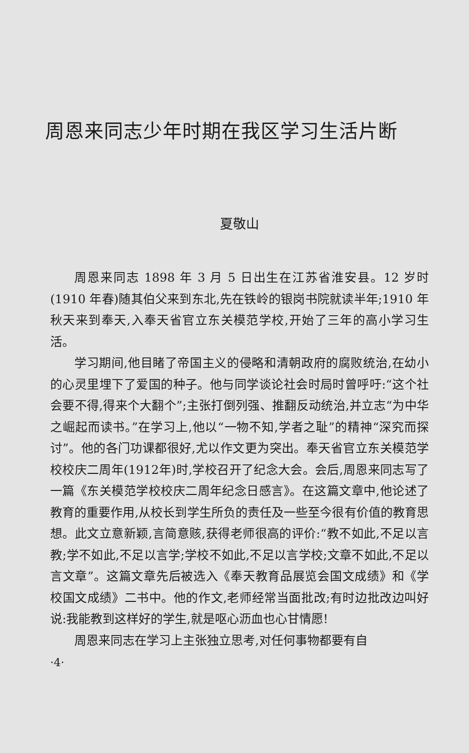周恩来同志少年时期在我区学习生活片断
夏敬山
周恩来同志 1898 年 3 月 5 日出生在江苏省淮安县。12 岁时(1910 年春)随其伯父来到东北,先在铁岭的银岗书院就读半年;1910 年秋天来到奉天,入奉天省官立东关模范学校,开始了三年的高小学习生活。
学习期间,他目睹了帝国主义的侵略和清朝政府的腐败统治,在幼小的心灵里埋下了爱国的种子。他与同学谈论社会时局时曾呼吁:“这个社会要不得,得来个大翻个”;主张打倒列强、推翻反动统治,并立志“为中华之崛起而读书。”在学习上,他以“一物不知,学者之耻”的精神“深究而探讨”。他的各门功课都很好,尤以作文更为突出。奉天省官立东关模范学校校庆二周年(1912年)时,学校召开了纪念大会。会后,周恩来同志写了一篇《东关模范学校校庆二周年纪念日感言》。在这篇文章中,他论述了教育的重要作用,从校长到学生所负的责任及一些至今很有价值的教育思想。此文立意新颖,言简意赅,获得老师很高的评价:“教不如此,不足以言教;学不如此,不足以言学;学校不如此,不足以言学校;文章不如此,不足以言文章”。这篇文章先后被选入《奉天教育品展览会国文成绩》和《学校国文成绩》二书中。他的作文,老师经常当面批改;有时边批改边叫好说:我能教到这样好的学生,就是呕心沥血也心甘情愿!
周恩来同志在学习上主张独立思考,对任何事物都要有自
·4·